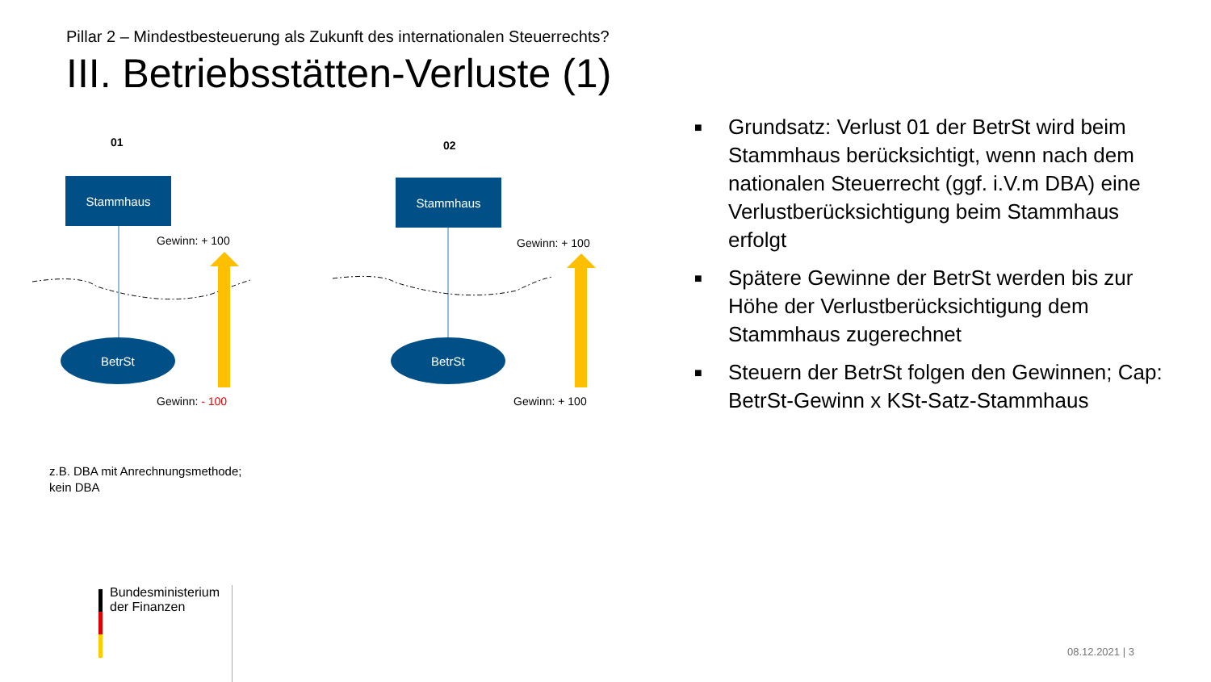Pillar 2 – Mindestbesteuerung als Zukunft des internationalen Steuerrechts?
III. Betriebsstätten-Verluste (1)
01 02
Stammhaus Stammhaus
Gewinn: + 100 Gewinn: + 100
BetrSt BetrSt
Gewinn: - 100 Gewinn: + 100
■ Grundsatz: Verlust 01 der BetrSt wird beim Stammhaus berücksichtigt, wenn nach dem nationalen Steuerrecht (ggf. i.V.m DBA) eine Verlustberücksichtigung beim Stammhaus erfolgt
■ Spätere Gewinne der BetrSt werden bis zur Höhe der Verlustberücksichtigung dem Stammhaus zugerechnet
■ Steuern der BetrSt folgen den Gewinnen; Cap: BetrSt-Gewinn x KSt-Satz-Stammhaus
z.B. DBA mit Anrechnungsmethode;
kein DBA
Bundesministerium
der Finanzen
08.12.2021 | 3